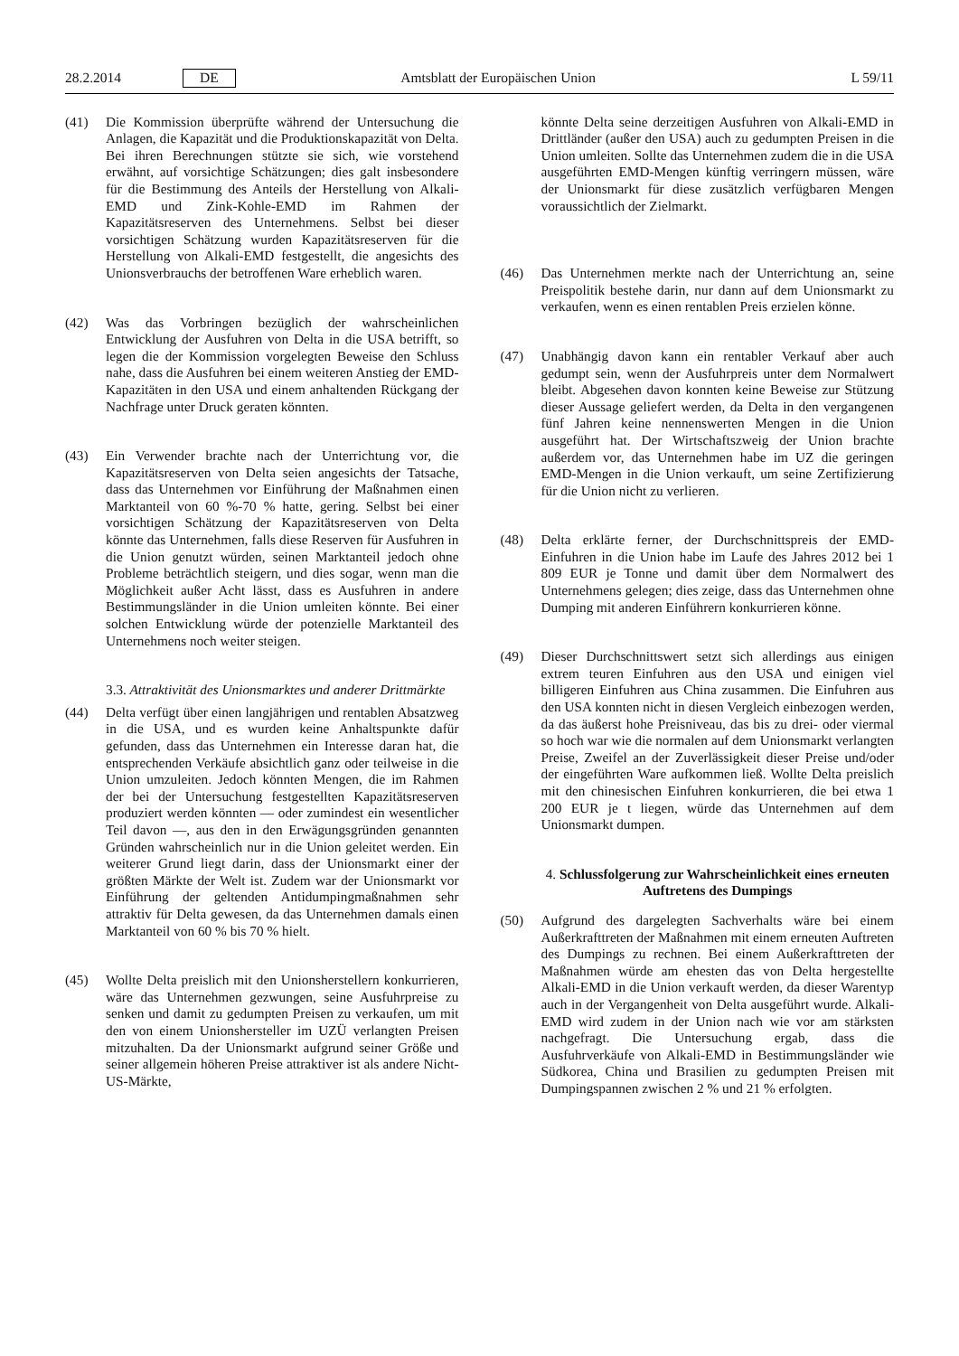28.2.2014 DE Amtsblatt der Europäischen Union L 59/11
(41) Die Kommission überprüfte während der Untersuchung die Anlagen, die Kapazität und die Produktionskapazität von Delta. Bei ihren Berechnungen stützte sie sich, wie vorstehend erwähnt, auf vorsichtige Schätzungen; dies galt insbesondere für die Bestimmung des Anteils der Herstellung von Alkali-EMD und Zink-Kohle-EMD im Rahmen der Kapazitätsreserven des Unternehmens. Selbst bei dieser vorsichtigen Schätzung wurden Kapazitätsreserven für die Herstellung von Alkali-EMD festgestellt, die angesichts des Unionsverbrauchs der betroffenen Ware erheblich waren.
(42) Was das Vorbringen bezüglich der wahrscheinlichen Entwicklung der Ausfuhren von Delta in die USA betrifft, so legen die der Kommission vorgelegten Beweise den Schluss nahe, dass die Ausfuhren bei einem weiteren Anstieg der EMD-Kapazitäten in den USA und einem anhaltenden Rückgang der Nachfrage unter Druck geraten könnten.
(43) Ein Verwender brachte nach der Unterrichtung vor, die Kapazitätsreserven von Delta seien angesichts der Tatsache, dass das Unternehmen vor Einführung der Maßnahmen einen Marktanteil von 60 %-70 % hatte, gering. Selbst bei einer vorsichtigen Schätzung der Kapazitätsreserven von Delta könnte das Unternehmen, falls diese Reserven für Ausfuhren in die Union genutzt würden, seinen Marktanteil jedoch ohne Probleme beträchtlich steigern, und dies sogar, wenn man die Möglichkeit außer Acht lässt, dass es Ausfuhren in andere Bestimmungsländer in die Union umleiten könnte. Bei einer solchen Entwicklung würde der potenzielle Marktanteil des Unternehmens noch weiter steigen.
3.3. Attraktivität des Unionsmarktes und anderer Drittmärkte
(44) Delta verfügt über einen langjährigen und rentablen Absatzweg in die USA, und es wurden keine Anhaltspunkte dafür gefunden, dass das Unternehmen ein Interesse daran hat, die entsprechenden Verkäufe absichtlich ganz oder teilweise in die Union umzuleiten. Jedoch könnten Mengen, die im Rahmen der bei der Untersuchung festgestellten Kapazitätsreserven produziert werden könnten — oder zumindest ein wesentlicher Teil davon —, aus den in den Erwägungsgründen genannten Gründen wahrscheinlich nur in die Union geleitet werden. Ein weiterer Grund liegt darin, dass der Unionsmarkt einer der größten Märkte der Welt ist. Zudem war der Unionsmarkt vor Einführung der geltenden Antidumpingmaßnahmen sehr attraktiv für Delta gewesen, da das Unternehmen damals einen Marktanteil von 60 % bis 70 % hielt.
(45) Wollte Delta preislich mit den Unionsherstellern konkurrieren, wäre das Unternehmen gezwungen, seine Ausfuhrpreise zu senken und damit zu gedumpten Preisen zu verkaufen, um mit den von einem Unionshersteller im UZÜ verlangten Preisen mitzuhalten. Da der Unionsmarkt aufgrund seiner Größe und seiner allgemein höheren Preise attraktiver ist als andere Nicht-US-Märkte,
könnte Delta seine derzeitigen Ausfuhren von Alkali-EMD in Drittländer (außer den USA) auch zu gedumpten Preisen in die Union umleiten. Sollte das Unternehmen zudem die in die USA ausgeführten EMD-Mengen künftig verringern müssen, wäre der Unionsmarkt für diese zusätzlich verfügbaren Mengen voraussichtlich der Zielmarkt.
(46) Das Unternehmen merkte nach der Unterrichtung an, seine Preispolitik bestehe darin, nur dann auf dem Unionsmarkt zu verkaufen, wenn es einen rentablen Preis erzielen könne.
(47) Unabhängig davon kann ein rentabler Verkauf aber auch gedumpt sein, wenn der Ausfuhrpreis unter dem Normalwert bleibt. Abgesehen davon konnten keine Beweise zur Stützung dieser Aussage geliefert werden, da Delta in den vergangenen fünf Jahren keine nennenswerten Mengen in die Union ausgeführt hat. Der Wirtschaftszweig der Union brachte außerdem vor, das Unternehmen habe im UZ die geringen EMD-Mengen in die Union verkauft, um seine Zertifizierung für die Union nicht zu verlieren.
(48) Delta erklärte ferner, der Durchschnittspreis der EMD-Einfuhren in die Union habe im Laufe des Jahres 2012 bei 1 809 EUR je Tonne und damit über dem Normalwert des Unternehmens gelegen; dies zeige, dass das Unternehmen ohne Dumping mit anderen Einführern konkurrieren könne.
(49) Dieser Durchschnittswert setzt sich allerdings aus einigen extrem teuren Einfuhren aus den USA und einigen viel billigeren Einfuhren aus China zusammen. Die Einfuhren aus den USA konnten nicht in diesen Vergleich einbezogen werden, da das äußerst hohe Preisniveau, das bis zu drei- oder viermal so hoch war wie die normalen auf dem Unionsmarkt verlangten Preise, Zweifel an der Zuverlässigkeit dieser Preise und/oder der eingeführten Ware aufkommen ließ. Wollte Delta preislich mit den chinesischen Einfuhren konkurrieren, die bei etwa 1 200 EUR je t liegen, würde das Unternehmen auf dem Unionsmarkt dumpen.
4. Schlussfolgerung zur Wahrscheinlichkeit eines erneuten Auftretens des Dumpings
(50) Aufgrund des dargelegten Sachverhalts wäre bei einem Außerkrafttreten der Maßnahmen mit einem erneuten Auftreten des Dumpings zu rechnen. Bei einem Außerkrafttreten der Maßnahmen würde am ehesten das von Delta hergestellte Alkali-EMD in die Union verkauft werden, da dieser Warentyp auch in der Vergangenheit von Delta ausgeführt wurde. Alkali-EMD wird zudem in der Union nach wie vor am stärksten nachgefragt. Die Untersuchung ergab, dass die Ausfuhrverkäufe von Alkali-EMD in Bestimmungsländer wie Südkorea, China und Brasilien zu gedumpten Preisen mit Dumpingspannen zwischen 2 % und 21 % erfolgten.